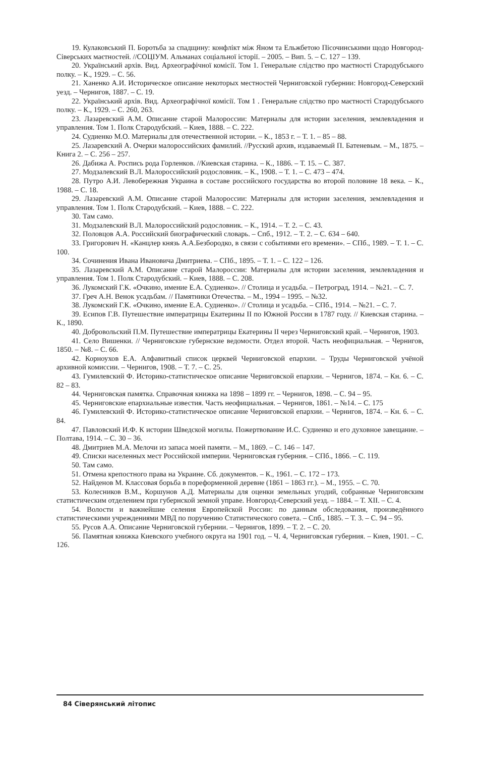19. Кулаковський П. Боротьба за спадщину: конфлікт між Яном та Ельжбетою Пісочинськими щодо Новгород-Сіверських маєтностей. //СОЦІУМ. Альманах соціальної історії. – 2005. – Вип. 5. – С. 127 – 139.
20. Український архів. Вид. Археографічної комісії. Том 1. Генеральне слідство про маєтності Стародубського полку. – К., 1929. – С. 56.
21. Ханенко А.И. Историческое описание некоторых местностей Черниговской губернии: Новгород-Северский уезд. – Чернигов, 1887. – С. 19.
22. Український архів. Вид. Археографічної комісії. Том 1 . Генеральне слідство про маєтності Стародубського полку. – К., 1929. – С. 260, 263.
23. Лазаревский А.М. Описание старой Малороссии: Материалы для истории заселения, землевладения и управления. Том 1. Полк Стародубский. – Киев, 1888. – С. 222.
24. Судиенко М.О. Материалы для отечественной истории. – К., 1853 г. – Т. 1. – 85 – 88.
25. Лазаревский А. Очерки малороссийских фамилий. //Русский архив, издаваемый П. Батеневым. – М., 1875. – Книга 2. – С. 256 – 257.
26. Дабижа А. Роспись рода Горленков. //Киевская старина. – К., 1886. – Т. 15. – С. 387.
27. Модзалевский В.Л. Малороссийский родословник. – К., 1908. – Т. 1. – С. 473 – 474.
28. Путро А.И. Левобережная Украина в составе российского государства во второй половине 18 века. – К., 1988. – С. 18.
29. Лазаревский А.М. Описание старой Малороссии: Материалы для истории заселения, землевладения и управления. Том 1. Полк Стародубский. – Киев, 1888. – С. 222.
30. Там само.
31. Модзалевский В.Л. Малороссийский родословник. – К., 1914. – Т. 2. – С. 43.
32. Половцов А.А. Российский биографический словарь. – Спб., 1912. – Т. 2. – С. 634 – 640.
33. Григорович Н. «Канцлер князь А.А.Безбородко, в связи с событиями его времени». – СПб., 1989. – Т. 1. – С. 100.
34. Сочинения Ивана Ивановича Дмитриева. – СПб., 1895. – Т. 1. – С. 122 – 126.
35. Лазаревский А.М. Описание старой Малороссии: Материалы для истории заселения, землевладения и управления. Том 1. Полк Стародубский. – Киев, 1888. – С. 208.
36. Лукомский Г.К. «Очкино, имение Е.А. Судиенко». // Столица и усадьба. – Петроград, 1914. – №21. – С. 7.
37. Греч А.Н. Венок усадьбам. // Памятники Отечества. – М., 1994 – 1995. – №32.
38. Лукомский Г.К. «Очкино, имение Е.А. Судиенко». // Столица и усадьба. – СПб., 1914. – №21. – С. 7.
39. Есипов Г.В. Путешествие императрицы Екатерины II по Южной России в 1787 году. // Киевская старина. – К., 1890.
40. Добровольский П.М. Путешествие императрицы Екатерины II через Черниговский край. – Чернигов, 1903.
41. Село Вишенки. // Черниговские губернские ведомости. Отдел второй. Часть неофициальная. – Чернигов, 1850. – №8. – С. 66.
42. Корноухов Е.А. Алфавитный список церквей Черниговской епархии. – Труды Черниговской учёной архивной комиссии. – Чернигов, 1908. – Т. 7. – С. 25.
43. Гумилевский Ф. Историко-статистическое описание Черниговской епархии. – Чернигов, 1874. – Кн. 6. – С. 82 – 83.
44. Черниговская памятка. Справочная книжка на 1898 – 1899 гг. – Чернигов, 1898. – С. 94 – 95.
45. Черниговские епархиальные известия. Часть неофициальная. – Чернигов, 1861. – №14. – С. 175
46. Гумилевский Ф. Историко-статистическое описание Черниговской епархии. – Чернигов, 1874. – Кн. 6. – С. 84.
47. Павловский И.Ф. К истории Шведской могилы. Пожертвование И.С. Судиенко и его духовное завещание. – Полтава, 1914. – С. 30 – 36.
48. Дмитриев М.А. Мелочи из запаса моей памяти. – М., 1869. – С. 146 – 147.
49. Списки населенных мест Российской империи. Черниговская губерния. – СПб., 1866. – С. 119.
50. Там само.
51. Отмена крепостного права на Украине. Сб. документов. – К., 1961. – С. 172 – 173.
52. Найденов М. Классовая борьба в пореформенной деревне (1861 – 1863 гг.). – М., 1955. – С. 70.
53. Колесников В.М., Коршунов А.Д. Материалы для оценки земельных угодий, собранные Черниговским статистическим отделением при губернской земной управе. Новгород-Северский уезд. – 1884. – Т. XII. – С. 4.
54. Волости и важнейшие селения Европейской России: по данным обследования, произведённого статистическими учреждениями МВД по поручению Статистического совета. – Спб., 1885. – Т. 3. – С. 94 – 95.
55. Русов А.А. Описание Черниговской губернии. – Чернигов, 1899. – Т. 2. – С. 20.
56. Памятная книжка Киевского учебного округа на 1901 год. – Ч. 4, Черниговская губерния. – Киев, 1901. – С. 126.
84 Сіверянський літопис